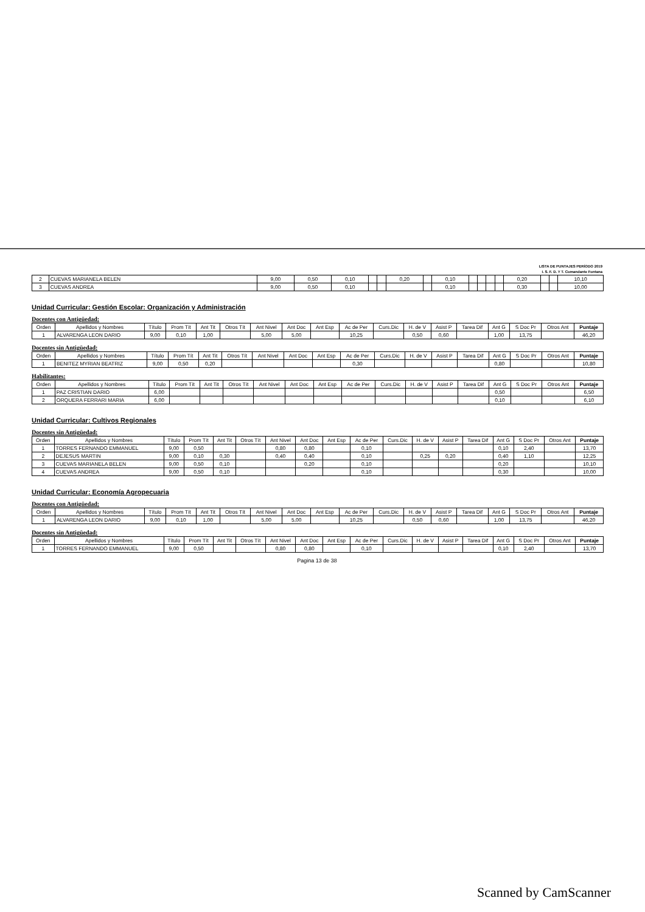LISTA DE PUNTAJES PERÍODO 2019
I. S. F. D. Y T. Comandante Fontana
| 2 | CUEVAS MARIANELA BELEN | 9,00 | 0,50 | 0,10 | | | 0,20 | | 0,10 | | | | | 0,20 | | | 10,10 |
| 3 | CUEVAS ANDREA | 9,00 | 0,50 | 0,10 | | | | | 0,10 | | | | | 0,30 | | | 10,00 |
Unidad Curricular: Gestión Escolar: Organización y Administración
Docentes con Antigüedad:
| Orden | Apellidos y Nombres | Título | Prom Tít | Ant Tit | Otros Tít | Ant Nivel | Ant Doc | Ant Esp | Ac de Per | Curs.Dic | H. de V | Asist P | Tarea Dif | Ant G | S Doc Pr | Otros Ant | Puntaje |
| 1 | ALVARENGA LEON DARIO | 9,00 | 0,10 | 1,00 | | 5,00 | 5,00 | | 10,25 | | 0,50 | 0,60 | | 1,00 | 13,75 | | 46,20 |
Docentes sin Antigüedad:
| Orden | Apellidos y Nombres | Título | Prom Tít | Ant Tit | Otros Tít | Ant Nivel | Ant Doc | Ant Esp | Ac de Per | Curs.Dic | H. de V | Asist P | Tarea Dif | Ant G | S Doc Pr | Otros Ant | Puntaje |
| 1 | BENITEZ MYRIAN BEATRIZ | 9,00 | 0,50 | 0,20 | | | | | 0,30 | | | | | 0,80 | | | 10,80 |
Habilitantes:
| Orden | Apellidos y Nombres | Título | Prom Tít | Ant Tit | Otros Tít | Ant Nivel | Ant Doc | Ant Esp | Ac de Per | Curs.Dic | H. de V | Asist P | Tarea Dif | Ant G | S Doc Pr | Otros Ant | Puntaje |
| 1 | PAZ CRISTIAN DARIO | 6,00 | | | | | | | | | | | | 0,50 | | | 6,50 |
| 2 | ORQUERA FERRARI MARIA | 6,00 | | | | | | | | | | | | 0,10 | | | 6,10 |
Unidad Curricular: Cultivos Regionales
Docentes sin Antigüedad:
| Orden | Apellidos y Nombres | Título | Prom Tít | Ant Tit | Otros Tít | Ant Nivel | Ant Doc | Ant Esp | Ac de Per | Curs.Dic | H. de V | Asist P | Tarea Dif | Ant G | S Doc Pr | Otros Ant | Puntaje |
| 1 | TORRES FERNANDO EMMANUEL | 9,00 | 0,50 | | | 0,80 | 0,80 | | 0,10 | | | | | 0,10 | 2,40 | | 13,70 |
| 2 | DEJESUS MARTIN | 9,00 | 0,10 | 0,30 | | 0,40 | 0,40 | | 0,10 | | 0,25 | 0,20 | | 0,40 | 1,10 | | 12,25 |
| 3 | CUEVAS MARIANELA BELEN | 9,00 | 0,50 | 0,10 | | | 0,20 | | 0,10 | | | | | 0,20 | | | 10,10 |
| 4 | CUEVAS ANDREA | 9,00 | 0,50 | 0,10 | | | | | 0,10 | | | | | 0,30 | | | 10,00 |
Unidad Curricular: Economía Agropecuaria
Docentes con Antigüedad:
| Orden | Apellidos y Nombres | Título | Prom Tít | Ant Tit | Otros Tít | Ant Nivel | Ant Doc | Ant Esp | Ac de Per | Curs.Dic | H. de V | Asist P | Tarea Dif | Ant G | S Doc Pr | Otros Ant | Puntaje |
| 1 | ALVARENGA LEON DARIO | 9,00 | 0,10 | 1,00 | | 5,00 | 5,00 | | 10,25 | | 0,50 | 0,60 | | 1,00 | 13,75 | | 46,20 |
Docentes sin Antigüedad:
| Orden | Apellidos y Nombres | Título | Prom Tít | Ant Tit | Otros Tít | Ant Nivel | Ant Doc | Ant Esp | Ac de Per | Curs.Dic | H. de V | Asist P | Tarea Dif | Ant G | S Doc Pr | Otros Ant | Puntaje |
| 1 | TORRES FERNANDO EMMANUEL | 9,00 | 0,50 | | | 0,80 | 0,80 | | 0,10 | | | | | 0,10 | 2,40 | | 13,70 |
Pagina 13 de 38
Scanned by CamScanner